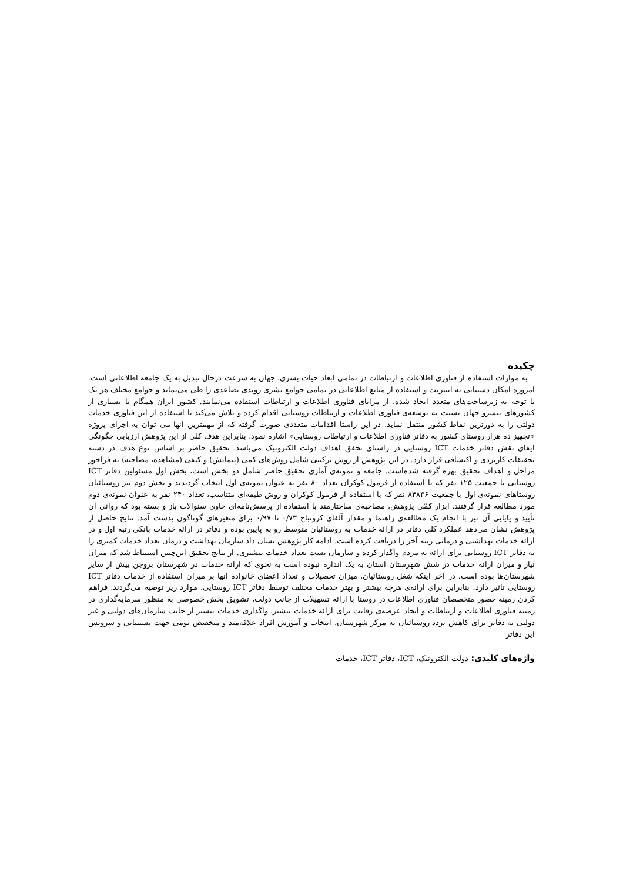چکیده
به موازات استفاده از فناوری اطلاعات و ارتباطات در تمامی ابعاد حیات بشری، جهان به سرعت درحال تبدیل به یک جامعه اطلاعاتی است. امروزه امکان دستیابی به اینترنت و استفاده از منابع اطلاعاتی در تمامی جوامع بشری روندی تصاعدی را طی می‌نماید و جوامع مختلف هر یک با توجه به زیرساخت‌های متعدد ایجاد شده، از مزایای فناوری اطلاعات و ارتباطات استفاده می‌نمایند. کشور ایران همگام با بسیاری از کشورهای پیشرو جهان نسبت به توسعه‌ی فناوری اطلاعات و ارتباطات روستایی اقدام کرده و تلاش می‌کند با استفاده از این فناوری خدمات دولتی را به دورترین نقاط کشور منتقل نماید. در این راستا اقدامات متعددی صورت گرفته که از مهمترین آنها می توان به اجرای پروژه «تجهیز ده هزار روستای کشور به دفاتر فناوری اطلاعات و ارتباطات روستایی» اشاره نمود. بنابراین هدف کلی از این پژوهش ارزیابی چگونگی ایفای نقش دفاتر خدمات ICT روستایی در راستای تحقق اهداف دولت الکترونیک می‌باشد. تحقیق حاضر بر اساس نوع هدف در دسته تحقیقات کاربردی و اکتشافی قرار دارد. در این پژوهش از روش ترکیبی شامل روش‌های کمی (پیمایش) و کیفی (مشاهده، مصاحبه) به فراخور مراحل و اهداف تحقیق بهره گرفته شده‌است. جامعه و نمونه‌ی آماری تحقیق حاضر شامل دو بخش است، بخش اول مسئولین دفاتر ICT روستایی با جمعیت ۱۲۵ نفر که با استفاده از فرمول کوکران تعداد ۸۰ نفر به عنوان نمونه‌ی اول انتخاب گردیدند و بخش دوم نیز روستائیان روستاهای نمونه‌ی اول با جمعیت ۸۴۸۳۶ نفر که با استفاده از فرمول کوکران و روش طبقه‌ای متناسب، تعداد ۲۴۰ نفر به عنوان نمونه‌ی دوم مورد مطالعه قرار گرفتند. ابزار کمّی پژوهش، مصاحبه‌ی ساختارمند با استفاده از پرسش‌نامه‌ای حاوی سئوالات باز و بسته بود که روائی آن تأیید و پایایی آن نیز با انجام یک مطالعه‌ی راهنما و مقدار آلفای کرونباخ ۰/۷۳ تا ۰/۹۷ برای متغیرهای گوناگون بدست آمد. نتایج حاصل از پژوهش نشان می‌دهد عملکرد کلی دفاتر در ارائه خدمات به روستائیان متوسط رو به پایین بوده و دفاتر در ارائه خدمات بانکی رتبه اول و در ارائه خدمات بهداشتی و درمانی رتبه آخر را دریافت کرده است. ادامه کار پژوهش نشان داد سازمان بهداشت و درمان تعداد خدمات کمتری را به دفاتر ICT روستایی برای ارائه به مردم واگذار کرده و سازمان پست تعداد خدمات بیشتری. از نتایج تحقیق این‌چنین استنباط شد که میزان نیاز و میزان ارائه خدمات در شش شهرستان استان به یک اندازه نبوده است به نحوی که ارائه خدمات در شهرستان بروجن بیش از سایر شهرستان‌ها بوده است. در آخر اینکه شغل روستائیان، میزان تحصیلات و تعداد اعضای خانواده آنها بر میزان استفاده از خدمات دفاتر ICT روستایی تاثیر دارد. بنابراین برای ارائه‌ی هرچه بیشتر و بهتر خدمات مختلف توسط دفاتر ICT روستایی، موارد زیر توصیه می‌گردند: فراهم کردن زمینه حضور متخصصان فناوری اطلاعات در روستا با ارائه تسهیلات از جانب دولت، تشویق بخش خصوصی به منظور سرمایه‌گذاری در زمینه فناوری اطلاعات و ارتباطات و ایجاد عرصه‌ی رقابت برای ارائه خدمات بیشتر، واگذاری خدمات بیشتر از جانب سازمان‌های دولتی و غیر دولتی به دفاتر برای کاهش تردد روستائیان به مرکز شهرستان، انتخاب و آموزش افراد علاقه‌مند و متخصص بومی جهت پشتیبانی و سرویس این دفاتر
واژه‌های کلیدی: دولت الکترونیک، ICT، دفاتر ICT، خدمات